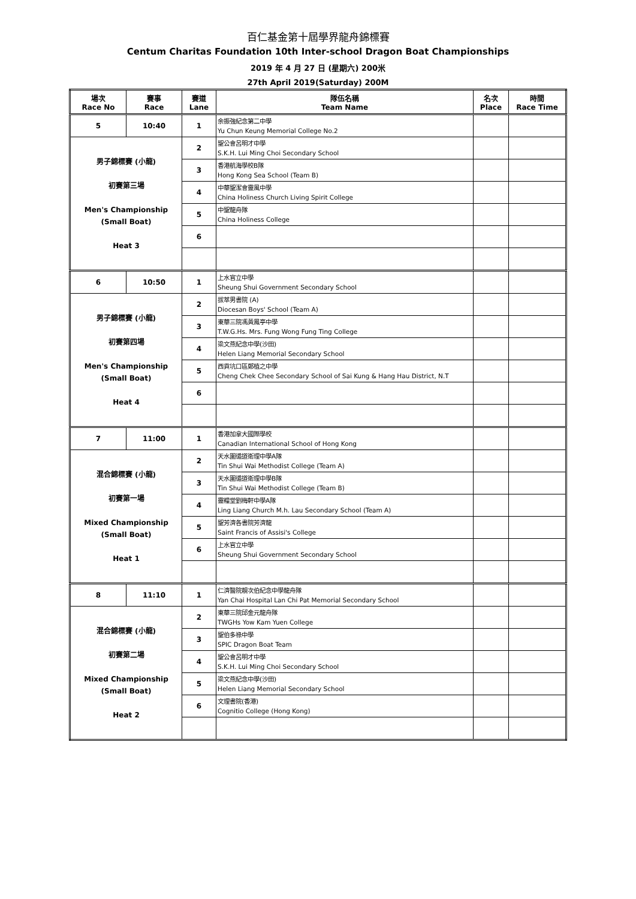百仁基金第十屆學界龍舟錦標賽
Centum Charitas Foundation 10th Inter-school Dragon Boat Championships
2019 年 4 月 27 日 (星期六) 200米
27th April 2019(Saturday) 200M
| 場次 Race No | 賽事 Race | 賽道 Lane | 隊伍名稱 Team Name | 名次 Place | 時間 Race Time |
| --- | --- | --- | --- | --- | --- |
| 5 | 10:40 | 1 | 余振強紀念第二中學 Yu Chun Keung Memorial College No.2 | | |
| 男子錦標賽 (小龍) 初賽第三場 Men's Championship (Small Boat) Heat 3 | | 2 | 聖公會呂明才中學 S.K.H. Lui Ming Choi Secondary School | | |
| | | 3 | 香港航海學校B隊 Hong Kong Sea School (Team B) | | |
| | | 4 | 中華聖潔會靈風中學 China Holiness Church Living Spirit College | | |
| | | 5 | 中聖龍舟隊 China Holiness College | | |
| | | 6 | | | |
| 6 | 10:50 | 1 | 上水官立中學 Sheung Shui Government Secondary School | | |
| 男子錦標賽 (小龍) 初賽第四場 Men's Championship (Small Boat) Heat 4 | | 2 | 拔萃男書院 (A) Diocesan Boys' School (Team A) | | |
| | | 3 | 東華三院馮黃鳳亭中學 T.W.G.Hs. Mrs. Fung Wong Fung Ting College | | |
| | | 4 | 梁文燕紀念中學(沙田) Helen Liang Memorial Secondary School | | |
| | | 5 | 西貢坑口區鄭植之中學 Cheng Chek Chee Secondary School of Sai Kung & Hang Hau District, N.T | | |
| | | 6 | | | |
| 7 | 11:00 | 1 | 香港加拿大國際學校 Canadian International School of Hong Kong | | |
| 混合錦標賽 (小龍) 初賽第一場 Mixed Championship (Small Boat) Heat 1 | | 2 | 天水圍循道衛理中學A隊 Tin Shui Wai Methodist College (Team A) | | |
| | | 3 | 天水圍循道衛理中學B隊 Tin Shui Wai Methodist College (Team B) | | |
| | | 4 | 靈糧堂劉梅軒中學A隊 Ling Liang Church M.h. Lau Secondary School (Team A) | | |
| | | 5 | 聖芳濟各書院芳濟龍 Saint Francis of Assisi's College | | |
| | | 6 | 上水官立中學 Sheung Shui Government Secondary School | | |
| 8 | 11:10 | 1 | 仁濟醫院靚次伯紀念中學龍舟隊 Yan Chai Hospital Lan Chi Pat Memorial Secondary School | | |
| 混合錦標賽 (小龍) 初賽第二場 Mixed Championship (Small Boat) Heat 2 | | 2 | 東華三院邱金元龍舟隊 TWGHs Yow Kam Yuen College | | |
| | | 3 | 聖伯多祿中學 SPIC Dragon Boat Team | | |
| | | 4 | 聖公會呂明才中學 S.K.H. Lui Ming Choi Secondary School | | |
| | | 5 | 梁文燕紀念中學(沙田) Helen Liang Memorial Secondary School | | |
| | | 6 | 文理書院(香港) Cognitio College (Hong Kong) | | |